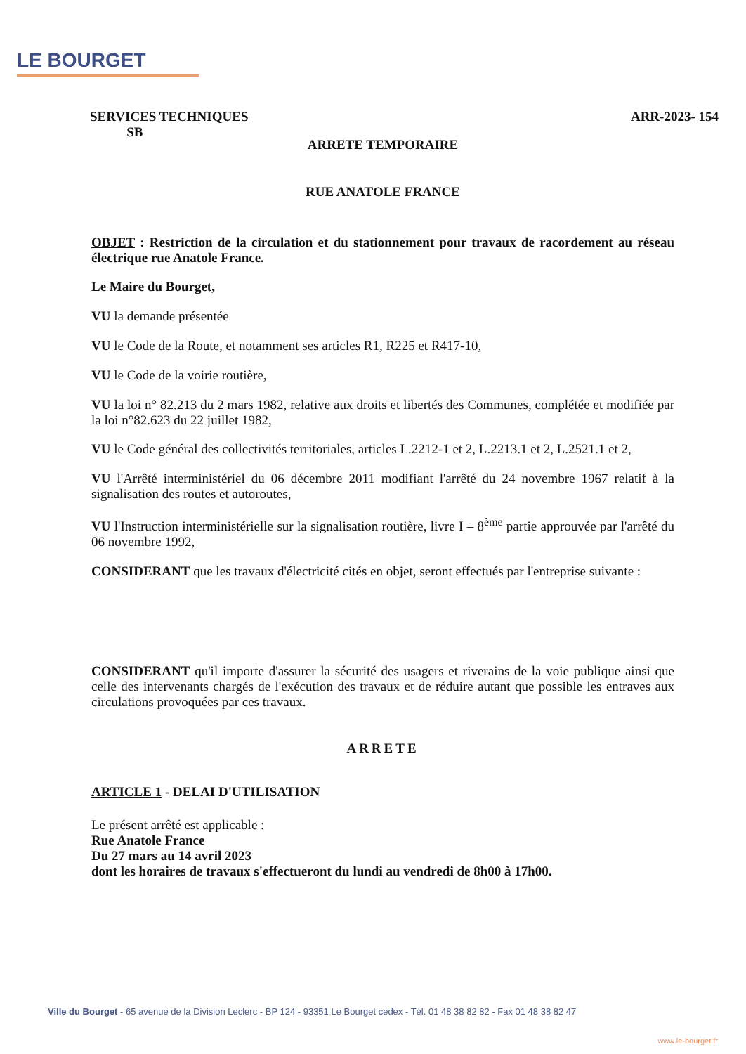LE BOURGET
SERVICES TECHNIQUES
SB
ARR-2023- 154
ARRETE TEMPORAIRE
RUE ANATOLE FRANCE
OBJET : Restriction de la circulation et du stationnement pour travaux de racordement au réseau électrique rue Anatole France.
Le Maire du Bourget,
VU la demande présentée
VU le Code de la Route, et notamment ses articles R1, R225 et R417-10,
VU le Code de la voirie routière,
VU la loi n° 82.213 du 2 mars 1982, relative aux droits et libertés des Communes, complétée et modifiée par la loi n°82.623 du 22 juillet 1982,
VU le Code général des collectivités territoriales, articles L.2212-1 et 2, L.2213.1 et 2, L.2521.1 et 2,
VU l'Arrêté interministériel du 06 décembre 2011 modifiant l'arrêté du 24 novembre 1967 relatif à la signalisation des routes et autoroutes,
VU l'Instruction interministérielle sur la signalisation routière, livre I – 8<sup>ème</sup> partie approuvée par l'arrêté du 06 novembre 1992,
CONSIDERANT que les travaux d'électricité cités en objet, seront effectués par l'entreprise suivante :
CONSIDERANT qu'il importe d'assurer la sécurité des usagers et riverains de la voie publique ainsi que celle des intervenants chargés de l'exécution des travaux et de réduire autant que possible les entraves aux circulations provoquées par ces travaux.
ARRETE
ARTICLE 1 - DELAI D'UTILISATION
Le présent arrêté est applicable :
Rue Anatole France
Du 27 mars au 14 avril 2023
dont les horaires de travaux s'effectueront du lundi au vendredi de 8h00 à 17h00.
Ville du Bourget - 65 avenue de la Division Leclerc - BP 124 - 93351 Le Bourget cedex - Tél. 01 48 38 82 82 - Fax 01 48 38 82 47
www.le-bourget.fr